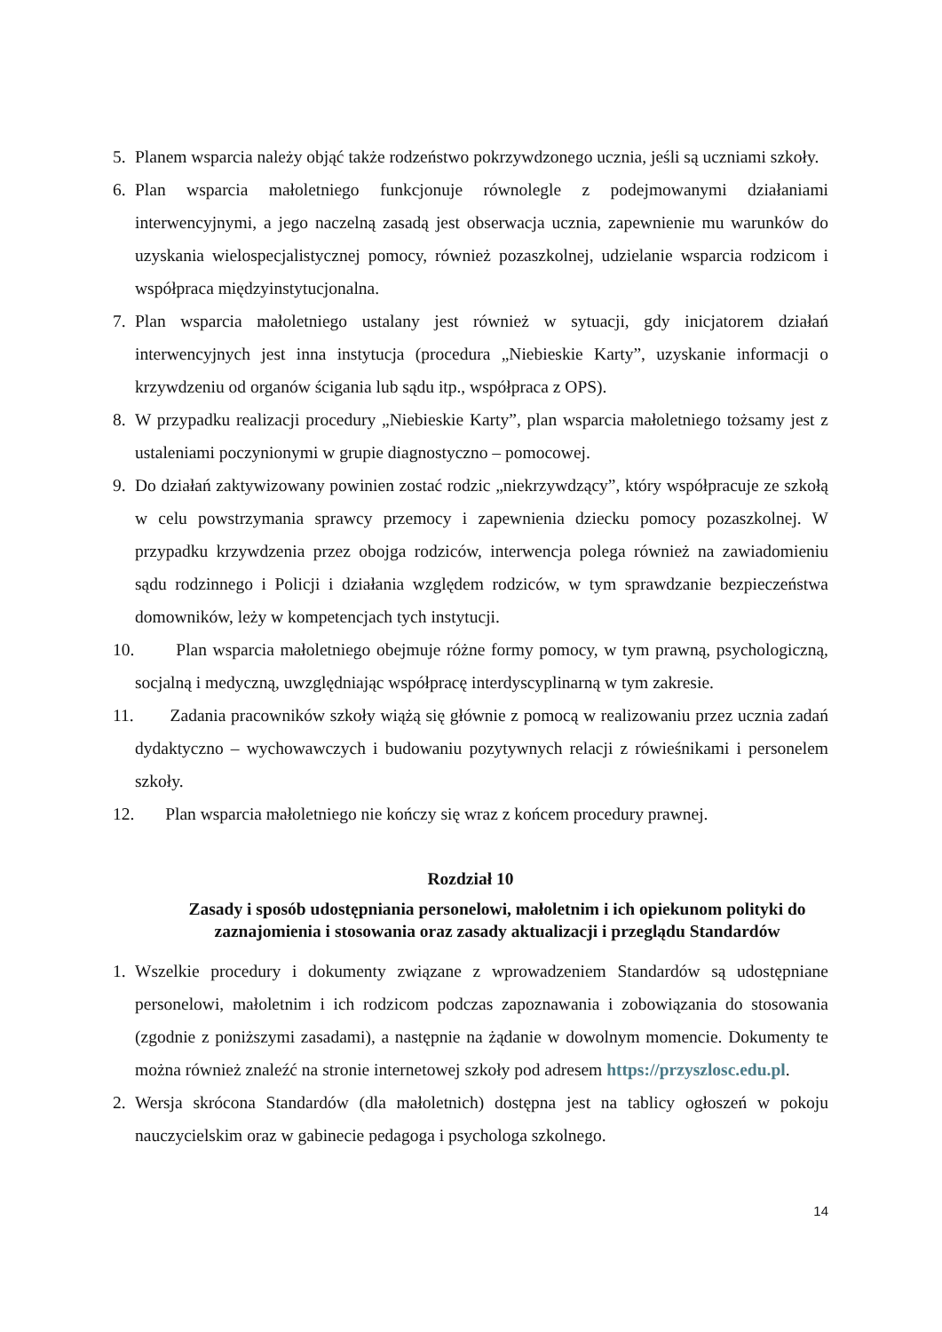5. Planem wsparcia należy objąć także rodzeństwo pokrzywdzonego ucznia, jeśli są uczniami szkoły.
6. Plan wsparcia małoletniego funkcjonuje równolegle z podejmowanymi działaniami interwencyjnymi, a jego naczelną zasadą jest obserwacja ucznia, zapewnienie mu warunków do uzyskania wielospecjalistycznej pomocy, również pozaszkolnej, udzielanie wsparcia rodzicom i współpraca międzyinstytucjonalna.
7. Plan wsparcia małoletniego ustalany jest również w sytuacji, gdy inicjatorem działań interwencyjnych jest inna instytucja (procedura „Niebieskie Karty”, uzyskanie informacji o krzywdzeniu od organów ścigania lub sądu itp., współpraca z OPS).
8. W przypadku realizacji procedury „Niebieskie Karty”, plan wsparcia małoletniego tożsamy jest z ustaleniami poczynionymi w grupie diagnostyczno – pomocowej.
9. Do działań zaktywizowany powinien zostać rodzic „niekrzywdzący”, który współpracuje ze szkołą w celu powstrzymania sprawcy przemocy i zapewnienia dziecku pomocy pozaszkolnej. W przypadku krzywdzenia przez obojga rodziców, interwencja polega również na zawiadomieniu sądu rodzinnego i Policji i działania względem rodziców, w tym sprawdzanie bezpieczeństwa domowników, leży w kompetencjach tych instytucji.
10. Plan wsparcia małoletniego obejmuje różne formy pomocy, w tym prawną, psychologiczną, socjalną i medyczną, uwzględniając współpracę interdyscyplinarną w tym zakresie.
11. Zadania pracowników szkoły wiążą się głównie z pomocą w realizowaniu przez ucznia zadań dydaktyczno – wychowawczych i budowaniu pozytywnych relacji z rówieśnikami i personelem szkoły.
12. Plan wsparcia małoletniego nie kończy się wraz z końcem procedury prawnej.
Rozdział 10
Zasady i sposób udostępniania personelowi, małoletnim i ich opiekunom polityki do zaznajomienia i stosowania oraz zasady aktualizacji i przeglądu Standardów
1. Wszelkie procedury i dokumenty związane z wprowadzeniem Standardów są udostępniane personelowi, małoletnim i ich rodzicom podczas zapoznawania i zobowiązania do stosowania (zgodnie z poniższymi zasadami), a następnie na żądanie w dowolnym momencie. Dokumenty te można również znaleźć na stronie internetowej szkoły pod adresem https://przyszlosc.edu.pl.
2. Wersja skrócona Standardów (dla małoletnich) dostępna jest na tablicy ogłoszeń w pokoju nauczycielskim oraz w gabinecie pedagoga i psychologa szkolnego.
14